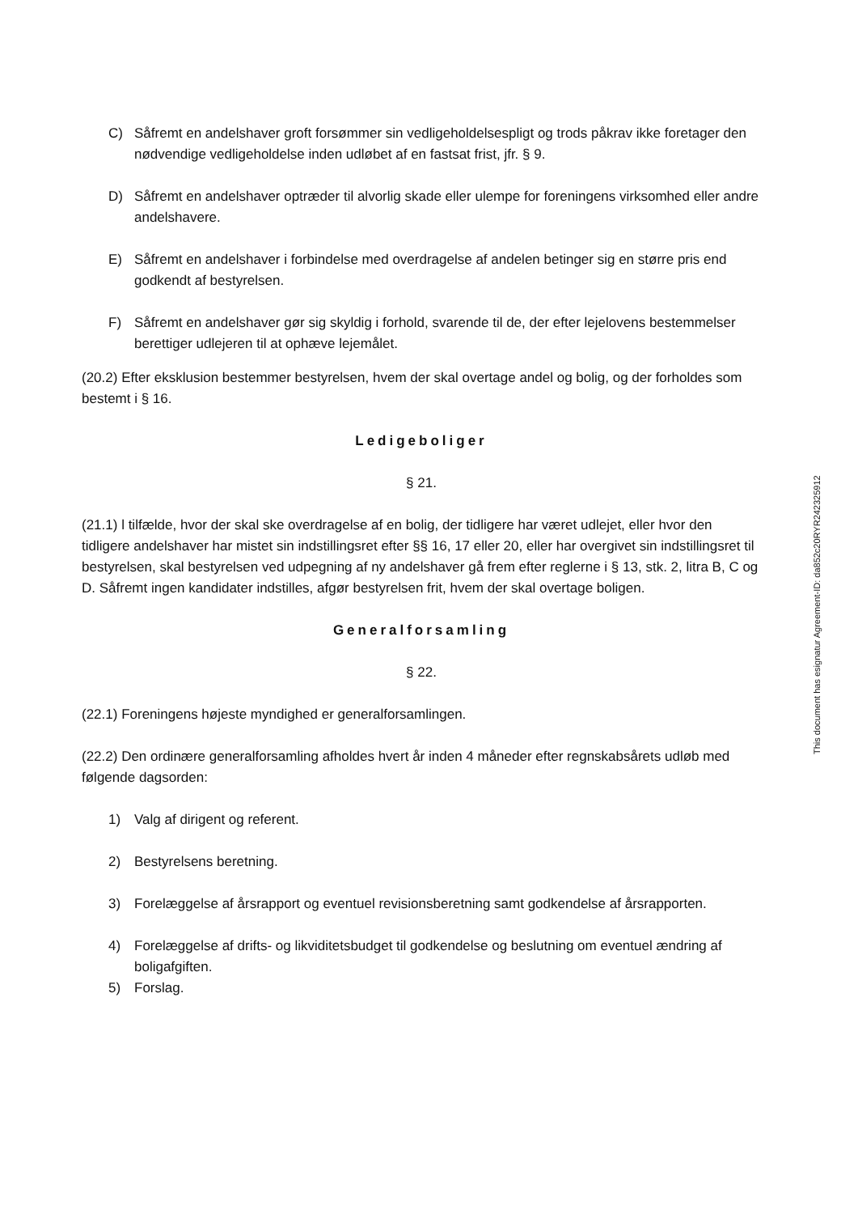C) Såfremt en andelshaver groft forsømmer sin vedligeholdelsespligt og trods påkrav ikke foretager den nødvendige vedligeholdelse inden udløbet af en fastsat frist, jfr. § 9.
D) Såfremt en andelshaver optræder til alvorlig skade eller ulempe for foreningens virksomhed eller andre andelshavere.
E) Såfremt en andelshaver i forbindelse med overdragelse af andelen betinger sig en større pris end godkendt af bestyrelsen.
F) Såfremt en andelshaver gør sig skyldig i forhold, svarende til de, der efter lejelovens bestemmelser berettiger udlejeren til at ophæve lejemålet.
(20.2) Efter eksklusion bestemmer bestyrelsen, hvem der skal overtage andel og bolig, og der forholdes som bestemt i § 16.
Ledigeboliger
§ 21.
(21.1) l tilfælde, hvor der skal ske overdragelse af en bolig, der tidligere har været udlejet, eller hvor den tidligere andelshaver har mistet sin indstillingsret efter §§ 16, 17 eller 20, eller har overgivet sin indstillingsret til bestyrelsen, skal bestyrelsen ved udpegning af ny andelshaver gå frem efter reglerne i § 13, stk. 2, litra B, C og D. Såfremt ingen kandidater indstilles, afgør bestyrelsen frit, hvem der skal overtage boligen.
Generalforsamling
§ 22.
(22.1) Foreningens højeste myndighed er generalforsamlingen.
(22.2) Den ordinære generalforsamling afholdes hvert år inden 4 måneder efter regnskabsårets udløb med følgende dagsorden:
1) Valg af dirigent og referent.
2) Bestyrelsens beretning.
3) Forelæggelse af årsrapport og eventuel revisionsberetning samt godkendelse af årsrapporten.
4) Forelæggelse af drifts- og likviditetsbudget til godkendelse og beslutning om eventuel ændring af boligafgiften.
5) Forslag.
This document has esignatur Agreement-ID: da852c20RYR242325912